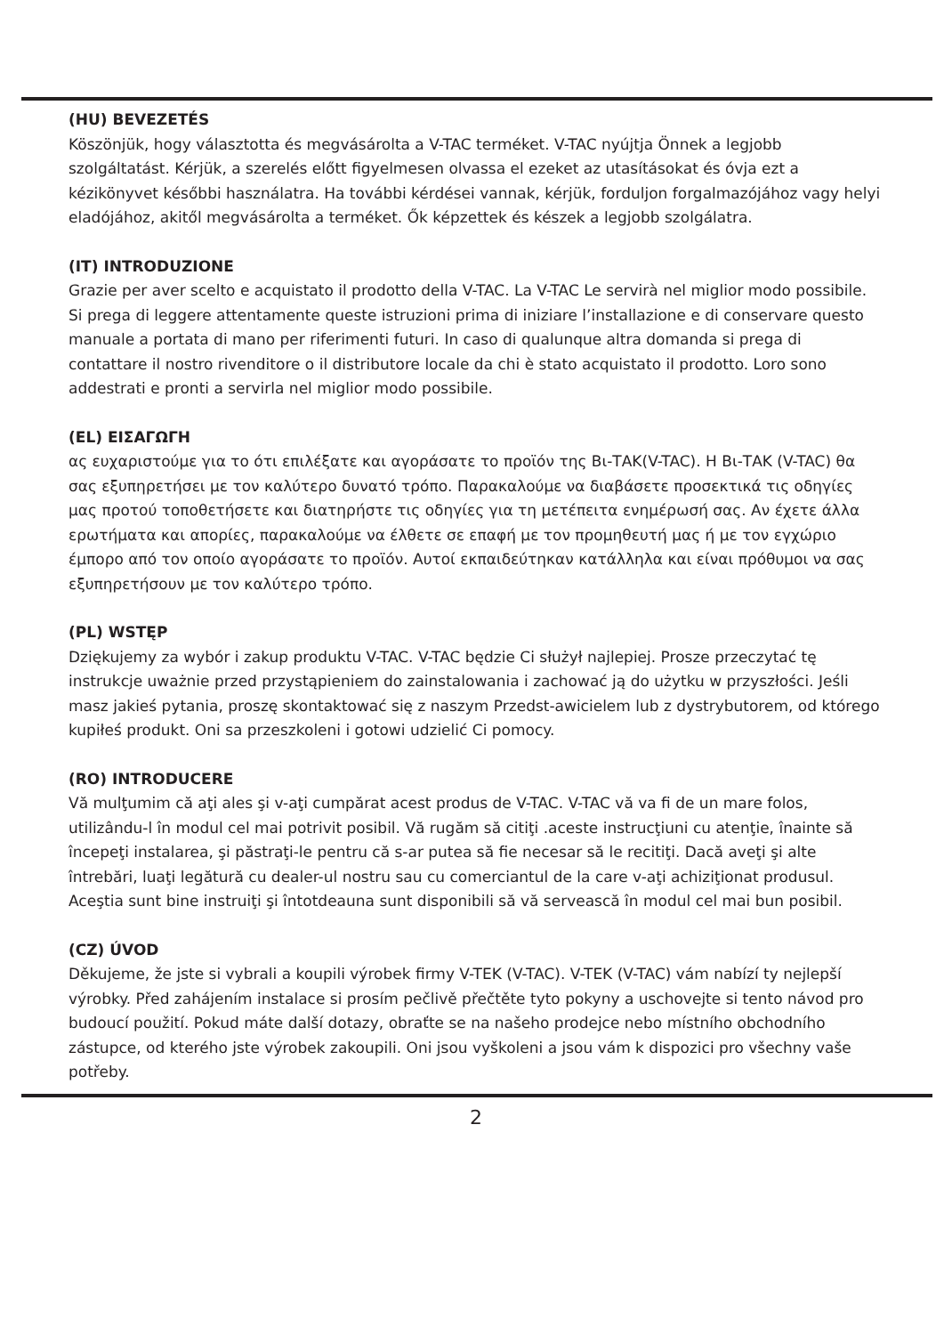(HU) BEVEZETÉS
Köszönjük, hogy választotta és megvásárolta a V-TAC terméket. V-TAC nyújtja Önnek a legjobb szolgáltatást. Kérjük, a szerelés előtt figyelmesen olvassa el ezeket az utasításokat és óvja ezt a kézikönyvet későbbi használatra. Ha további kérdései vannak, kérjük, forduljon forgalmazójához vagy helyi eladójához, akitől megvásárolta a terméket. Ők képzettek és készek a legjobb szolgálatra.
(IT) INTRODUZIONE
Grazie per aver scelto e acquistato il prodotto della V-TAC. La V-TAC Le servirà nel miglior modo possibile. Si prega di leggere attentamente queste istruzioni prima di iniziare l’installazione e di conservare questo manuale a portata di mano per riferimenti futuri. In caso di qualunque altra domanda si prega di contattare il nostro rivenditore o il distributore locale da chi è stato acquistato il prodotto. Loro sono addestrati e pronti a servirla nel miglior modo possibile.
(EL) ΕΙΣΑΓΩΓΗ
ας ευχαριστούμε για το ότι επιλέξατε και αγοράσατε το προϊόν της Βι-ΤΑΚ(V-TAC). Η Βι-ΤΑΚ (V-TAC) θα σας εξυπηρετήσει με τον καλύτερο δυνατό τρόπο. Παρακαλούμε να διαβάσετε προσεκτικά τις οδηγίες μας προτού τοποθετήσετε και διατηρήστε τις οδηγίες για τη μετέπειτα ενημέρωσή σας. Αν έχετε άλλα ερωτήματα και απορίες, παρακαλούμε να έλθετε σε επαφή με τον προμηθευτή μας ή με τον εγχώριο έμπορο από τον οποίο αγοράσατε το προϊόν. Αυτοί εκπαιδεύτηκαν κατάλληλα και είναι πρόθυμοι να σας εξυπηρετήσουν με τον καλύτερο τρόπο.
(PL) WSTĘP
Dziękujemy za wybór i zakup produktu V-TAC. V-TAC będzie Ci służył najlepiej. Prosze przeczytać tę instrukcje uważnie przed przystąpieniem do zainstalowania i zachować ją do użytku w przyszłości. Jeśli masz jakieś pytania, proszę skontaktować się z naszym Przedst-awicielem lub z dystrybutorem, od którego kupiłeś produkt. Oni sa przeszkoleni i gotowi udzielić Ci pomocy.
(RO) INTRODUCERE
Vă mulţumim că aţi ales şi v-aţi cumpărat acest produs de V-TAC. V-TAC vă va fi de un mare folos, utilizându-l în modul cel mai potrivit posibil. Vă rugăm să citiţi .aceste instrucţiuni cu atenţie, înainte să începeţi instalarea, şi păstraţi-le pentru că s-ar putea să fie necesar să le recitiţi. Dacă aveţi şi alte întrebări, luaţi legătură cu dealer-ul nostru sau cu comerciantul de la care v-aţi achiziţionat produsul. Aceştia sunt bine instruiţi şi întotdeauna sunt disponibili să vă servească în modul cel mai bun posibil.
(CZ) ÚVOD
Děkujeme, že jste si vybrali a koupili výrobek firmy V-TEK (V-TAC). V-TEK (V-TAC) vám nabízí ty nejlepší výrobky. Před zahájením instalace si prosím pečlivě přečtěte tyto pokyny a uschovejte si tento návod pro budoucí použití. Pokud máte další dotazy, obraťte se na našeho prodejce nebo místního obchodního zástupce, od kterého jste výrobek zakoupili. Oni jsou vyškoleni a jsou vám k dispozici pro všechny vaše potřeby.
2